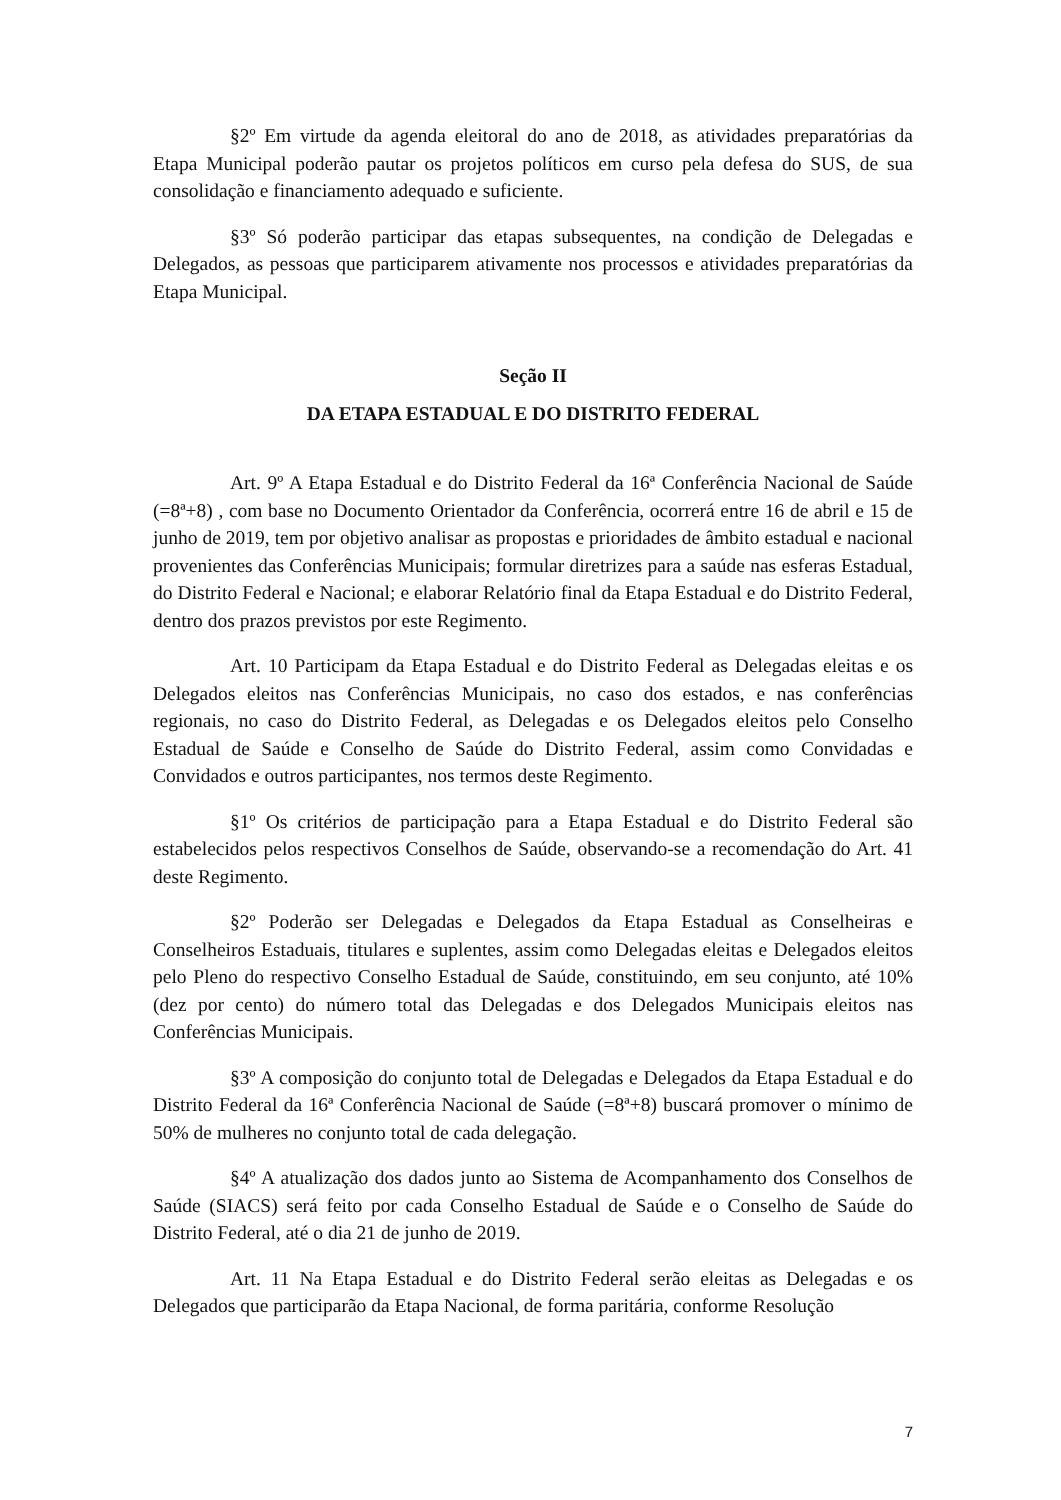§2º Em virtude da agenda eleitoral do ano de 2018, as atividades preparatórias da Etapa Municipal poderão pautar os projetos políticos em curso pela defesa do SUS, de sua consolidação e financiamento adequado e suficiente.
§3º Só poderão participar das etapas subsequentes, na condição de Delegadas e Delegados, as pessoas que participarem ativamente nos processos e atividades preparatórias da Etapa Municipal.
Seção II
DA ETAPA ESTADUAL E DO DISTRITO FEDERAL
Art. 9º A Etapa Estadual e do Distrito Federal da 16ª Conferência Nacional de Saúde (=8ª+8) , com base no Documento Orientador da Conferência, ocorrerá entre 16 de abril e 15 de junho de 2019, tem por objetivo analisar as propostas e prioridades de âmbito estadual e nacional provenientes das Conferências Municipais; formular diretrizes para a saúde nas esferas Estadual, do Distrito Federal e Nacional; e elaborar Relatório final da Etapa Estadual e do Distrito Federal, dentro dos prazos previstos por este Regimento.
Art. 10 Participam da Etapa Estadual e do Distrito Federal as Delegadas eleitas e os Delegados eleitos nas Conferências Municipais, no caso dos estados, e nas conferências regionais, no caso do Distrito Federal, as Delegadas e os Delegados eleitos pelo Conselho Estadual de Saúde e Conselho de Saúde do Distrito Federal, assim como Convidadas e Convidados e outros participantes, nos termos deste Regimento.
§1º Os critérios de participação para a Etapa Estadual e do Distrito Federal são estabelecidos pelos respectivos Conselhos de Saúde, observando-se a recomendação do Art. 41 deste Regimento.
§2º Poderão ser Delegadas e Delegados da Etapa Estadual as Conselheiras e Conselheiros Estaduais, titulares e suplentes, assim como Delegadas eleitas e Delegados eleitos pelo Pleno do respectivo Conselho Estadual de Saúde, constituindo, em seu conjunto, até 10% (dez por cento) do número total das Delegadas e dos Delegados Municipais eleitos nas Conferências Municipais.
§3º A composição do conjunto total de Delegadas e Delegados da Etapa Estadual e do Distrito Federal da 16ª Conferência Nacional de Saúde (=8ª+8) buscará promover o mínimo de 50% de mulheres no conjunto total de cada delegação.
§4º A atualização dos dados junto ao Sistema de Acompanhamento dos Conselhos de Saúde (SIACS) será feito por cada Conselho Estadual de Saúde e o Conselho de Saúde do Distrito Federal, até o dia 21 de junho de 2019.
Art. 11 Na Etapa Estadual e do Distrito Federal serão eleitas as Delegadas e os Delegados que participarão da Etapa Nacional, de forma paritária, conforme Resolução
7